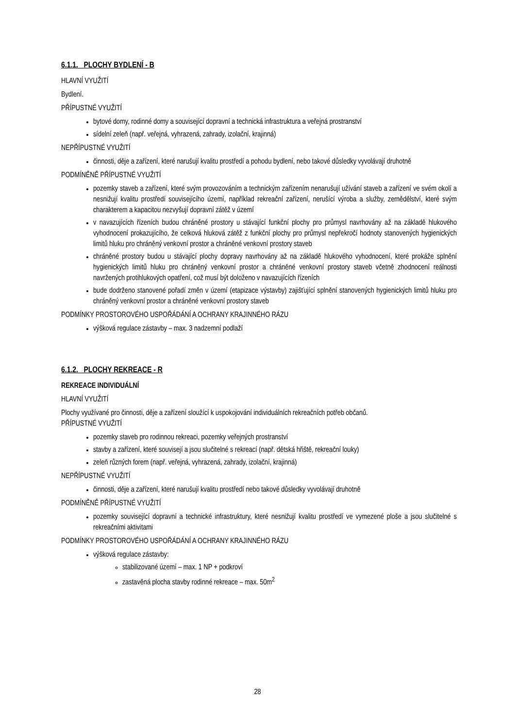6.1.1. PLOCHY BYDLENÍ - B
HLAVNÍ VYUŽITÍ
Bydlení.
PŘÍPUSTNÉ VYUŽITÍ
bytové domy, rodinné domy a související dopravní a technická infrastruktura a veřejná prostranství
sídelní zeleň (např. veřejná, vyhrazená, zahrady, izolační, krajinná)
NEPŘÍPUSTNÉ VYUŽITÍ
činnosti, děje a zařízení, které narušují kvalitu prostředí a pohodu bydlení, nebo takové důsledky vyvolávají druhotně
PODMÍNĚNĚ PŘÍPUSTNÉ VYUŽITÍ
pozemky staveb a zařízení, které svým provozováním a technickým zařízením nenarušují užívání staveb a zařízení ve svém okolí a nesnižují kvalitu prostředí souvisejícího území, například rekreační zařízení, nerušící výroba a služby, zemědělství, které svým charakterem a kapacitou nezvyšují dopravní zátěž v území
v navazujících řízeních budou chráněné prostory u stávající funkční plochy pro průmysl navrhovány až na základě hlukového vyhodnocení prokazujícího, že celková hluková zátěž z funkční plochy pro průmysl nepřekročí hodnoty stanovených hygienických limitů hluku pro chráněný venkovní prostor a chráněné venkovní prostory staveb
chráněné prostory budou u stávající plochy dopravy navrhovány až na základě hlukového vyhodnocení, které prokáže splnění hygienických limitů hluku pro chráněný venkovní prostor a chráněné venkovní prostory staveb včetně zhodnocení reálnosti navržených protihlukových opatření, což musí být doloženo v navazujících řízeních
bude dodrženo stanovené pořadí změn v území (etapizace výstavby) zajišťující splnění stanovených hygienických limitů hluku pro chráněný venkovní prostor a chráněné venkovní prostory staveb
PODMÍNKY PROSTOROVÉHO USPOŘÁDÁNÍ A OCHRANY KRAJINNÉHO RÁZU
výšková regulace zástavby – max. 3 nadzemní podlaží
6.1.2. PLOCHY REKREACE - R
REKREACE INDIVIDUÁLNÍ
HLAVNÍ VYUŽITÍ
Plochy využívané pro činnosti, děje a zařízení sloužící k uspokojování individuálních rekreačních potřeb občanů.
PŘÍPUSTNÉ VYUŽITÍ
pozemky staveb pro rodinnou rekreaci, pozemky veřejných prostranství
stavby a zařízení, které souvisejí a jsou slučitelné s rekreací (např. dětská hřiště, rekreační louky)
zeleň různých forem (např. veřejná, vyhrazená, zahrady, izolační, krajinná)
NEPŘÍPUSTNÉ VYUŽITÍ
činnosti, děje a zařízení, které narušují kvalitu prostředí nebo takové důsledky vyvolávají druhotně
PODMÍNĚNĚ PŘÍPUSTNÉ VYUŽITÍ
pozemky související dopravní a technické infrastruktury, které nesnižují kvalitu prostředí ve vymezené ploše a jsou slučitelné s rekreačními aktivitami
PODMÍNKY PROSTOROVÉHO USPOŘÁDÁNÍ A OCHRANY KRAJINNÉHO RÁZU
výšková regulace zástavby:
stabilizované území – max. 1 NP + podkroví
zastavěná plocha stavby rodinné rekreace – max. 50m<sup>2</sup>
28